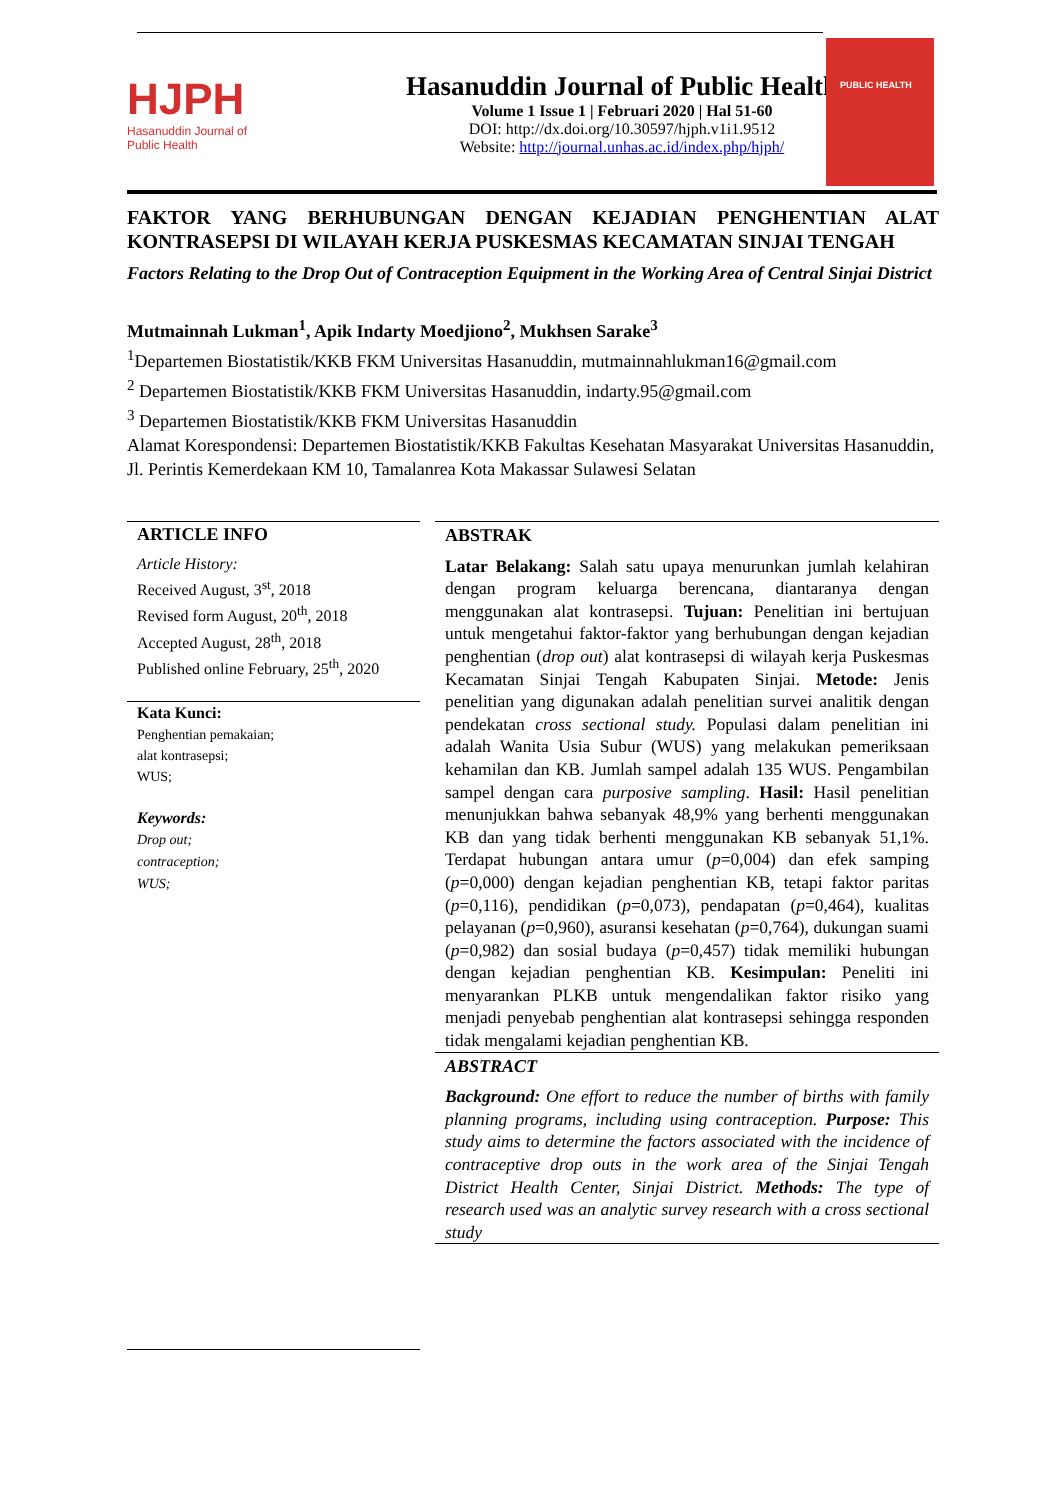HJPH
Hasanuddin Journal of
Public Health
Hasanuddin Journal of Public Health
Volume 1 Issue 1 | Februari 2020 | Hal 51-60
DOI: http://dx.doi.org/10.30597/hjph.v1i1.9512
Website: http://journal.unhas.ac.id/index.php/hjph/
PUBLIC HEALTH
FAKTOR YANG BERHUBUNGAN DENGAN KEJADIAN PENGHENTIAN ALAT KONTRASEPSI DI WILAYAH KERJA PUSKESMAS KECAMATAN SINJAI TENGAH
Factors Relating to the Drop Out of Contraception Equipment in the Working Area of Central Sinjai District
Mutmainnah Lukman<sup>1</sup>, Apik Indarty Moedjiono<sup>2</sup>, Mukhsen Sarake<sup>3</sup>
<sup>1</sup> Departemen Biostatistik/KKB FKM Universitas Hasanuddin, mutmainnahlukman16@gmail.com
<sup>2</sup> Departemen Biostatistik/KKB FKM Universitas Hasanuddin, indarty.95@gmail.com
<sup>3</sup> Departemen Biostatistik/KKB FKM Universitas Hasanuddin
Alamat Korespondensi: Departemen Biostatistik/KKB Fakultas Kesehatan Masyarakat Universitas Hasanuddin, Jl. Perintis Kemerdekaan KM 10, Tamalanrea Kota Makassar Sulawesi Selatan
ARTICLE INFO
Article History:
Received August, 3<sup>st</sup>, 2018
Revised form August, 20<sup>th</sup>, 2018
Accepted August, 28<sup>th</sup>, 2018
Published online February, 25<sup>th</sup>, 2020
Kata Kunci:
Penghentian pemakaian;
alat kontrasepsi;
WUS;
Keywords:
Drop out;
contraception;
WUS;
ABSTRAK
Latar Belakang: Salah satu upaya menurunkan jumlah kelahiran dengan program keluarga berencana, diantaranya dengan menggunakan alat kontrasepsi. Tujuan: Penelitian ini bertujuan untuk mengetahui faktor-faktor yang berhubungan dengan kejadian penghentian (drop out) alat kontrasepsi di wilayah kerja Puskesmas Kecamatan Sinjai Tengah Kabupaten Sinjai. Metode: Jenis penelitian yang digunakan adalah penelitian survei analitik dengan pendekatan cross sectional study. Populasi dalam penelitian ini adalah Wanita Usia Subur (WUS) yang melakukan pemeriksaan kehamilan dan KB. Jumlah sampel adalah 135 WUS. Pengambilan sampel dengan cara purposive sampling. Hasil: Hasil penelitian menunjukkan bahwa sebanyak 48,9% yang berhenti menggunakan KB dan yang tidak berhenti menggunakan KB sebanyak 51,1%. Terdapat hubungan antara umur (p=0,004) dan efek samping (p=0,000) dengan kejadian penghentian KB, tetapi faktor paritas (p=0,116), pendidikan (p=0,073), pendapatan (p=0,464), kualitas pelayanan (p=0,960), asuransi kesehatan (p=0,764), dukungan suami (p=0,982) dan sosial budaya (p=0,457) tidak memiliki hubungan dengan kejadian penghentian KB. Kesimpulan: Peneliti ini menyarankan PLKB untuk mengendalikan faktor risiko yang menjadi penyebab penghentian alat kontrasepsi sehingga responden tidak mengalami kejadian penghentian KB.
ABSTRACT
Background: One effort to reduce the number of births with family planning programs, including using contraception. Purpose: This study aims to determine the factors associated with the incidence of contraceptive drop outs in the work area of the Sinjai Tengah District Health Center, Sinjai District. Methods: The type of research used was an analytic survey research with a cross sectional study